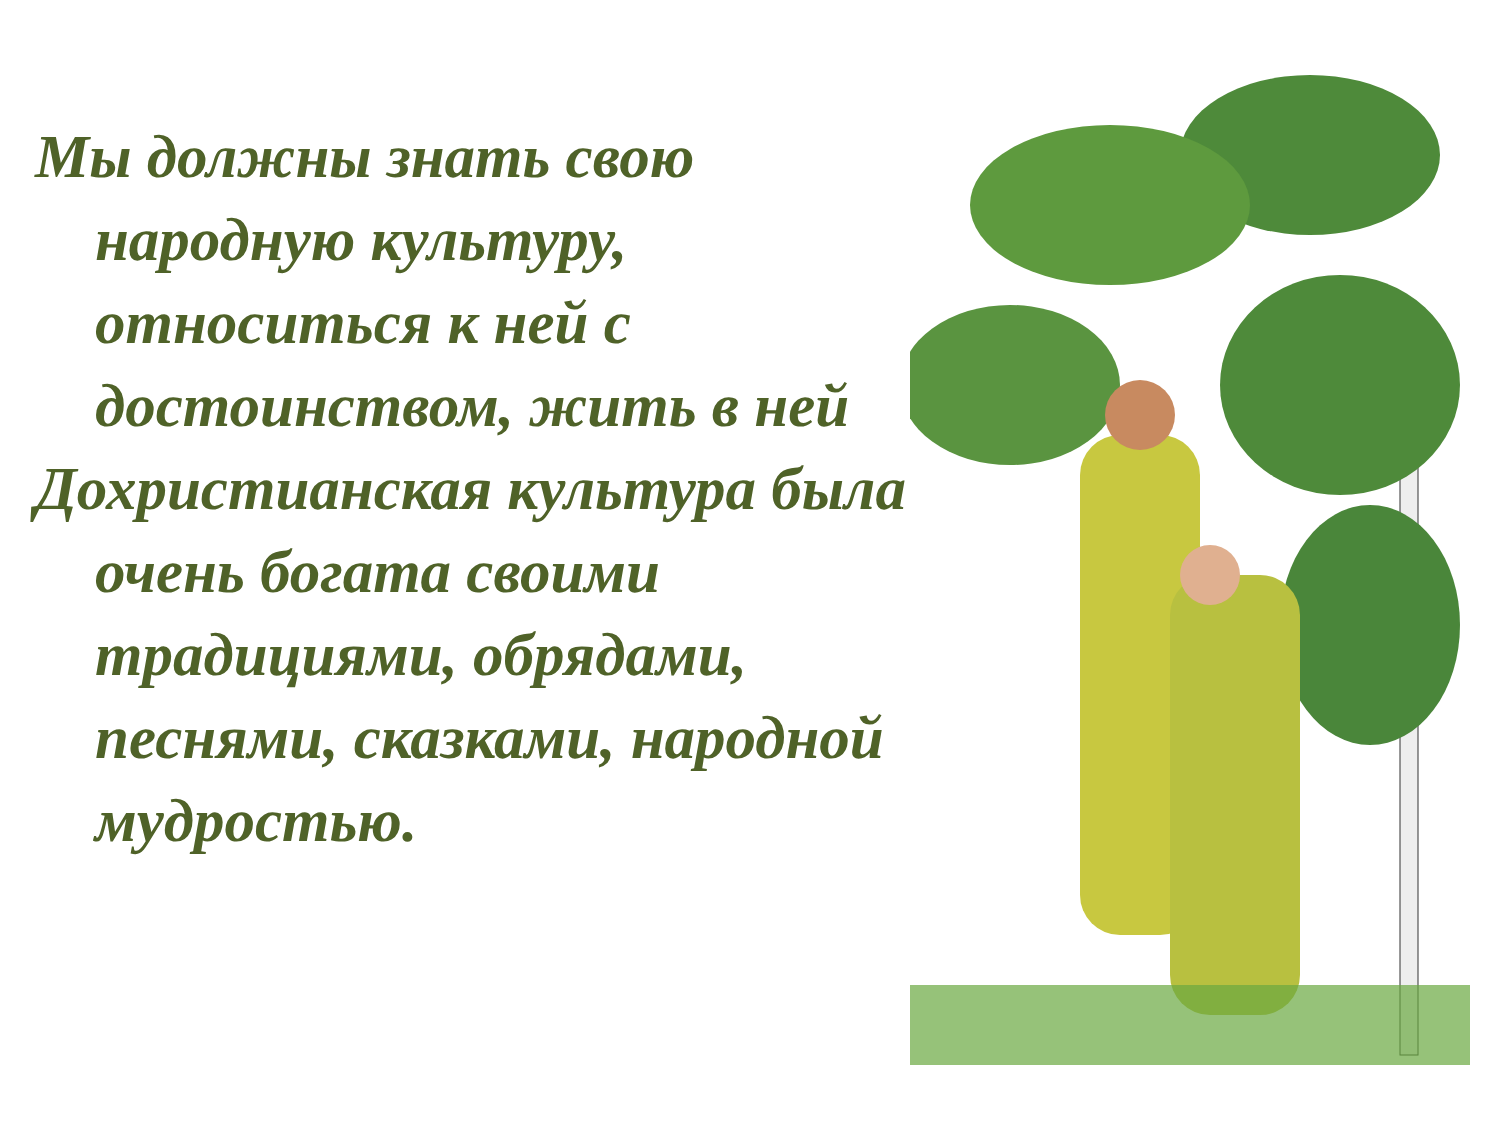Мы должны знать свою народную культуру, относиться к ней с достоинством, жить в ней
Дохристианская культура была очень богата своими традициями, обрядами, песнями, сказками, народной мудростью.